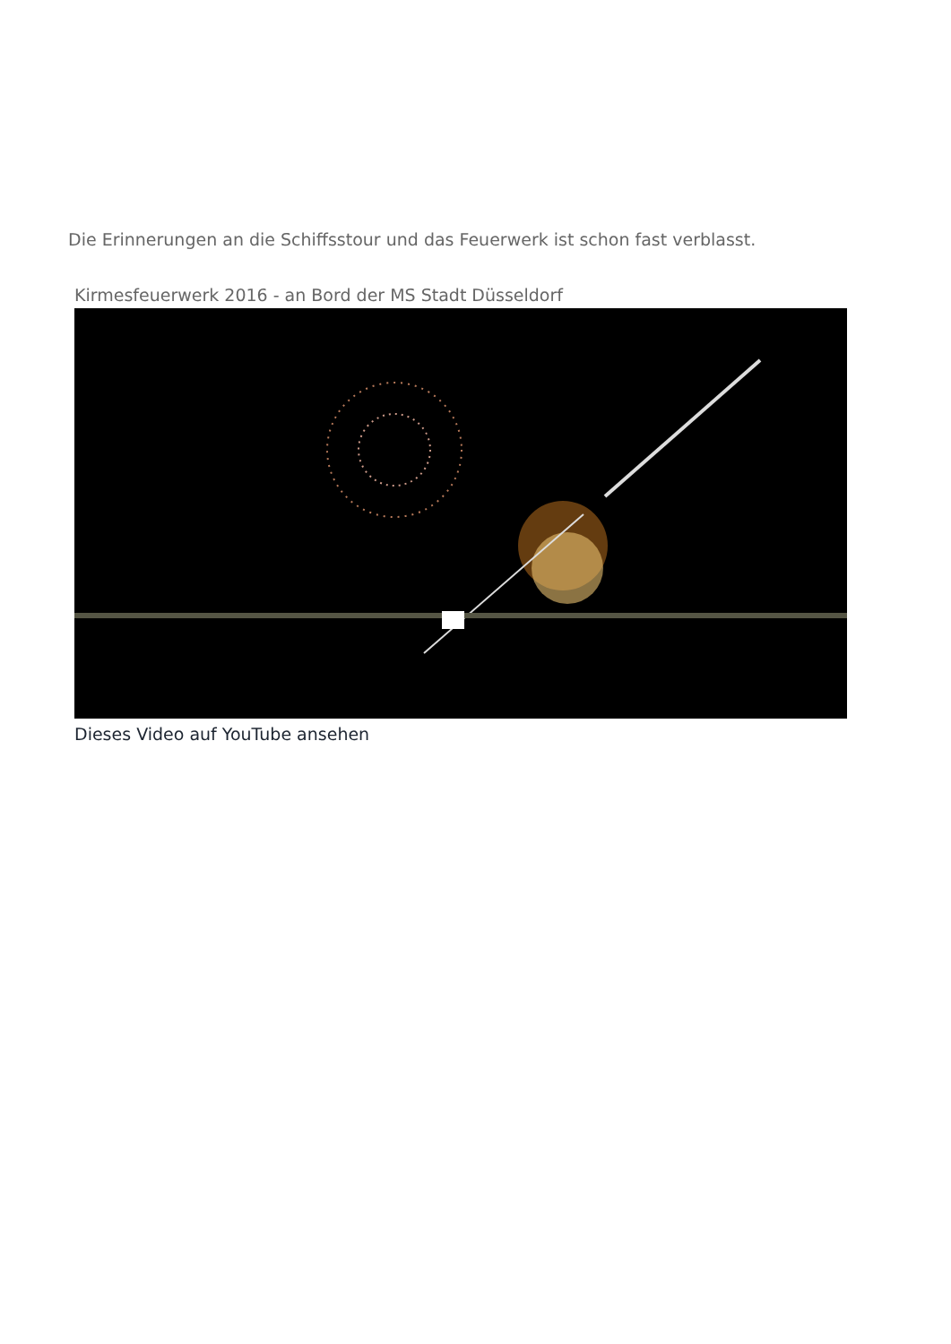Die Erinnerungen an die Schiffsstour und das Feuerwerk ist schon fast verblasst.
Kirmesfeuerwerk 2016 - an Bord der MS Stadt Düsseldorf
Dieses Video auf YouTube ansehen